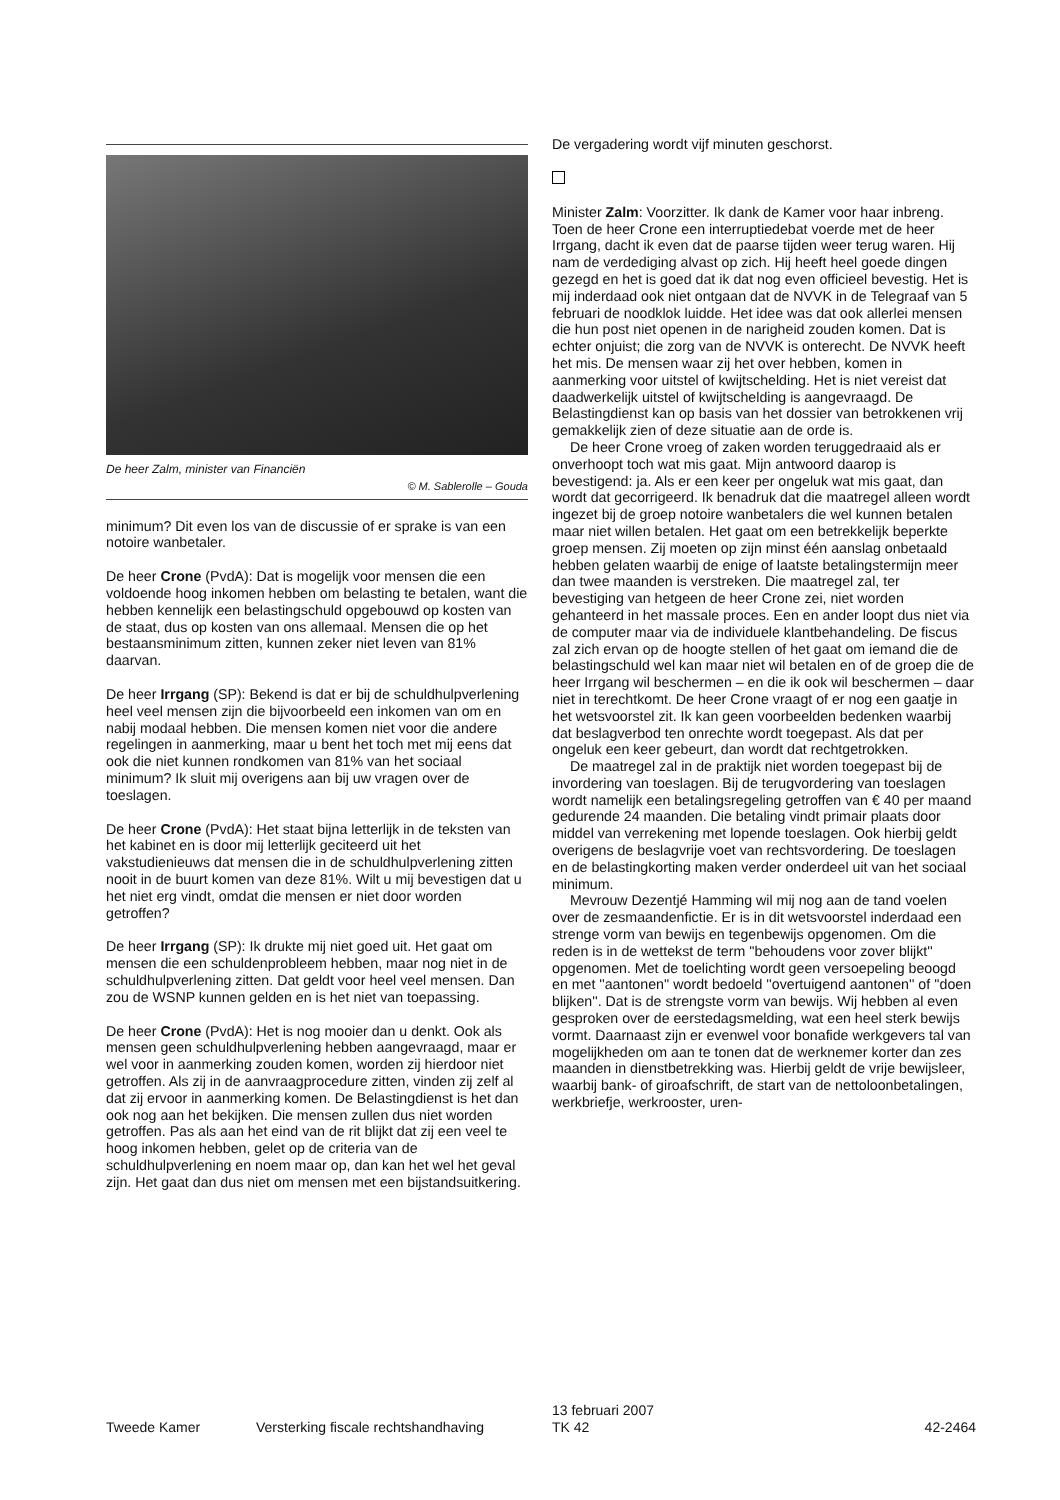De heer Zalm, minister van Financiën
© M. Sablerolle – Gouda
minimum? Dit even los van de discussie of er sprake is van een notoire wanbetaler.
De heer Crone (PvdA): Dat is mogelijk voor mensen die een voldoende hoog inkomen hebben om belasting te betalen, want die hebben kennelijk een belastingschuld opgebouwd op kosten van de staat, dus op kosten van ons allemaal. Mensen die op het bestaansminimum zitten, kunnen zeker niet leven van 81% daarvan.
De heer Irrgang (SP): Bekend is dat er bij de schuldhulpverlening heel veel mensen zijn die bijvoorbeeld een inkomen van om en nabij modaal hebben. Die mensen komen niet voor die andere regelingen in aanmerking, maar u bent het toch met mij eens dat ook die niet kunnen rondkomen van 81% van het sociaal minimum? Ik sluit mij overigens aan bij uw vragen over de toeslagen.
De heer Crone (PvdA): Het staat bijna letterlijk in de teksten van het kabinet en is door mij letterlijk geciteerd uit het vakstudienieuws dat mensen die in de schuldhulpverlening zitten nooit in de buurt komen van deze 81%. Wilt u mij bevestigen dat u het niet erg vindt, omdat die mensen er niet door worden getroffen?
De heer Irrgang (SP): Ik drukte mij niet goed uit. Het gaat om mensen die een schuldenprobleem hebben, maar nog niet in de schuldhulpverlening zitten. Dat geldt voor heel veel mensen. Dan zou de WSNP kunnen gelden en is het niet van toepassing.
De heer Crone (PvdA): Het is nog mooier dan u denkt. Ook als mensen geen schuldhulpverlening hebben aangevraagd, maar er wel voor in aanmerking zouden komen, worden zij hierdoor niet getroffen. Als zij in de aanvraagprocedure zitten, vinden zij zelf al dat zij ervoor in aanmerking komen. De Belastingdienst is het dan ook nog aan het bekijken. Die mensen zullen dus niet worden getroffen. Pas als aan het eind van de rit blijkt dat zij een veel te hoog inkomen hebben, gelet op de criteria van de schuldhulpverlening en noem maar op, dan kan het wel het geval zijn. Het gaat dan dus niet om mensen met een bijstandsuitkering.
De vergadering wordt vijf minuten geschorst.
Minister Zalm: Voorzitter. Ik dank de Kamer voor haar inbreng. Toen de heer Crone een interruptiedebat voerde met de heer Irrgang, dacht ik even dat de paarse tijden weer terug waren. Hij nam de verdediging alvast op zich. Hij heeft heel goede dingen gezegd en het is goed dat ik dat nog even officieel bevestig. Het is mij inderdaad ook niet ontgaan dat de NVVK in de Telegraaf van 5 februari de noodklok luidde. Het idee was dat ook allerlei mensen die hun post niet openen in de narigheid zouden komen. Dat is echter onjuist; die zorg van de NVVK is onterecht. De NVVK heeft het mis. De mensen waar zij het over hebben, komen in aanmerking voor uitstel of kwijtschelding. Het is niet vereist dat daadwerkelijk uitstel of kwijtschelding is aangevraagd. De Belastingdienst kan op basis van het dossier van betrokkenen vrij gemakkelijk zien of deze situatie aan de orde is.
De heer Crone vroeg of zaken worden teruggedraaid als er onverhoopt toch wat mis gaat. Mijn antwoord daarop is bevestigend: ja. Als er een keer per ongeluk wat mis gaat, dan wordt dat gecorrigeerd. Ik benadruk dat die maatregel alleen wordt ingezet bij de groep notoire wanbetalers die wel kunnen betalen maar niet willen betalen. Het gaat om een betrekkelijk beperkte groep mensen. Zij moeten op zijn minst één aanslag onbetaald hebben gelaten waarbij de enige of laatste betalingstermijn meer dan twee maanden is verstreken. Die maatregel zal, ter bevestiging van hetgeen de heer Crone zei, niet worden gehanteerd in het massale proces. Een en ander loopt dus niet via de computer maar via de individuele klantbehandeling. De fiscus zal zich ervan op de hoogte stellen of het gaat om iemand die de belastingschuld wel kan maar niet wil betalen en of de groep die de heer Irrgang wil beschermen – en die ik ook wil beschermen – daar niet in terechtkomt. De heer Crone vraagt of er nog een gaatje in het wetsvoorstel zit. Ik kan geen voorbeelden bedenken waarbij dat beslagverbod ten onrechte wordt toegepast. Als dat per ongeluk een keer gebeurt, dan wordt dat rechtgetrokken.
De maatregel zal in de praktijk niet worden toegepast bij de invordering van toeslagen. Bij de terugvordering van toeslagen wordt namelijk een betalingsregeling getroffen van € 40 per maand gedurende 24 maanden. Die betaling vindt primair plaats door middel van verrekening met lopende toeslagen. Ook hierbij geldt overigens de beslagvrije voet van rechtsvordering. De toeslagen en de belastingkorting maken verder onderdeel uit van het sociaal minimum.
Mevrouw Dezentjé Hamming wil mij nog aan de tand voelen over de zesmaandenfictie. Er is in dit wetsvoorstel inderdaad een strenge vorm van bewijs en tegenbewijs opgenomen. Om die reden is in de wettekst de term ''behoudens voor zover blijkt'' opgenomen. Met de toelichting wordt geen versoepeling beoogd en met ''aantonen'' wordt bedoeld ''overtuigend aantonen'' of ''doen blijken''. Dat is de strengste vorm van bewijs. Wij hebben al even gesproken over de eerstedagsmelding, wat een heel sterk bewijs vormt. Daarnaast zijn er evenwel voor bonafide werkgevers tal van mogelijkheden om aan te tonen dat de werknemer korter dan zes maanden in dienstbetrekking was. Hierbij geldt de vrije bewijsleer, waarbij bank- of giroafschrift, de start van de nettoloonbetalingen, werkbriefje, werkrooster, uren-
Tweede Kamer Versterking fiscale rechtshandhaving 13 februari 2007
TK 42 42-2464